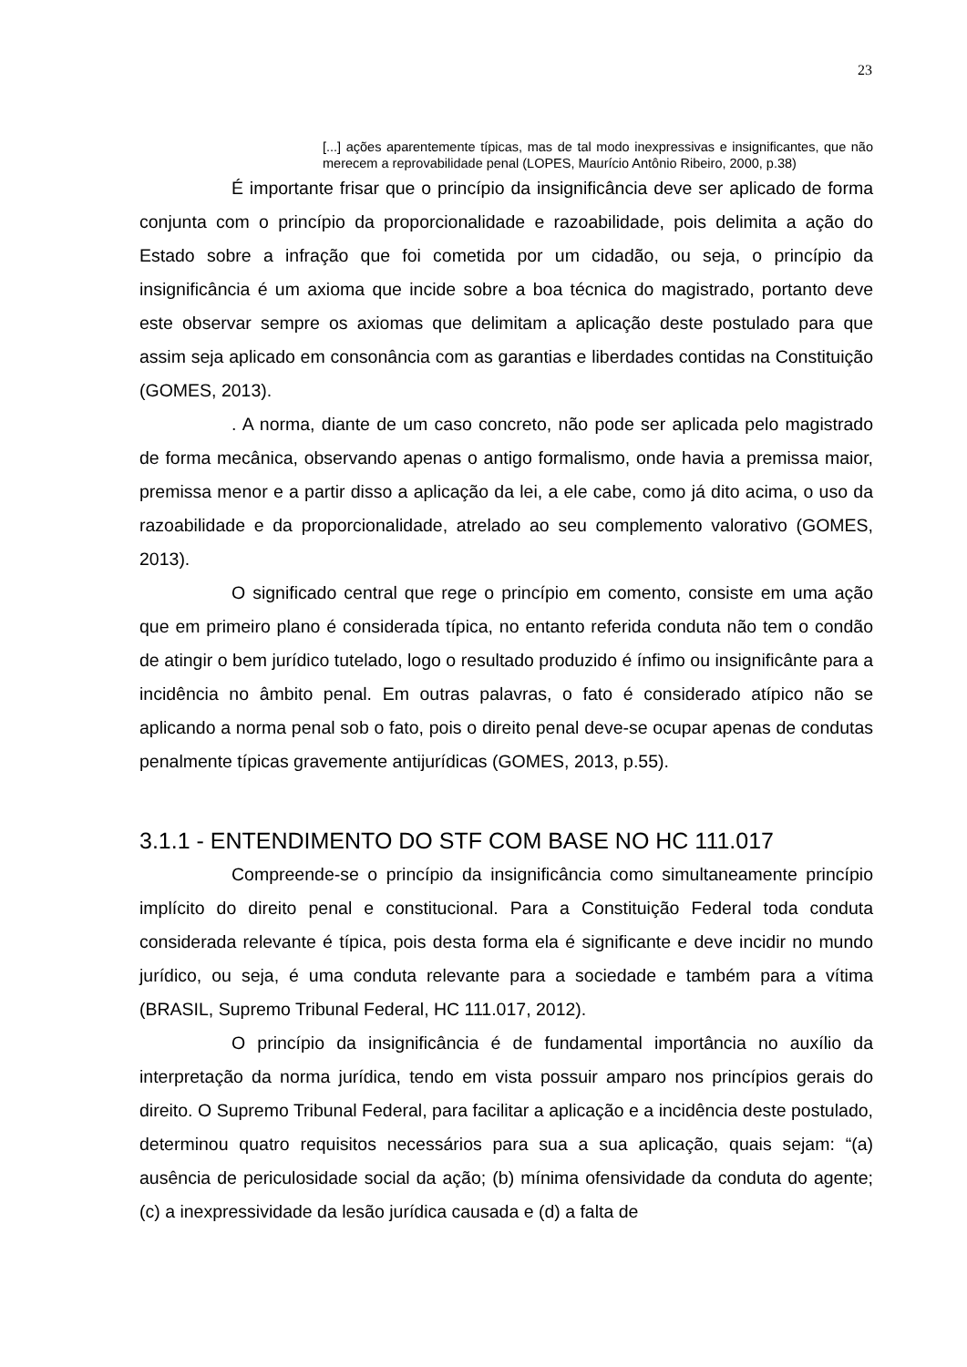23
[...] ações aparentemente típicas, mas de tal modo inexpressivas e insignificantes, que não merecem a reprovabilidade penal (LOPES, Maurício Antônio Ribeiro, 2000, p.38)
É importante frisar que o princípio da insignificância deve ser aplicado de forma conjunta com o princípio da proporcionalidade e razoabilidade, pois delimita a ação do Estado sobre a infração que foi cometida por um cidadão, ou seja, o princípio da insignificância é um axioma que incide sobre a boa técnica do magistrado, portanto deve este observar sempre os axiomas que delimitam a aplicação deste postulado para que assim seja aplicado em consonância com as garantias e liberdades contidas na Constituição (GOMES, 2013).
. A norma, diante de um caso concreto, não pode ser aplicada pelo magistrado de forma mecânica, observando apenas o antigo formalismo, onde havia a premissa maior, premissa menor e a partir disso a aplicação da lei, a ele cabe, como já dito acima, o uso da razoabilidade e da proporcionalidade, atrelado ao seu complemento valorativo (GOMES, 2013).
O significado central que rege o princípio em comento, consiste em uma ação que em primeiro plano é considerada típica, no entanto referida conduta não tem o condão de atingir o bem jurídico tutelado, logo o resultado produzido é ínfimo ou insignificânte para a incidência no âmbito penal. Em outras palavras, o fato é considerado atípico não se aplicando a norma penal sob o fato, pois o direito penal deve-se ocupar apenas de condutas penalmente típicas gravemente antijurídicas (GOMES, 2013, p.55).
3.1.1 - ENTENDIMENTO DO STF COM BASE NO HC 111.017
Compreende-se o princípio da insignificância como simultaneamente princípio implícito do direito penal e constitucional. Para a Constituição Federal toda conduta considerada relevante é típica, pois desta forma ela é significante e deve incidir no mundo jurídico, ou seja, é uma conduta relevante para a sociedade e também para a vítima (BRASIL, Supremo Tribunal Federal, HC 111.017, 2012).
O princípio da insignificância é de fundamental importância no auxílio da interpretação da norma jurídica, tendo em vista possuir amparo nos princípios gerais do direito. O Supremo Tribunal Federal, para facilitar a aplicação e a incidência deste postulado, determinou quatro requisitos necessários para sua a sua aplicação, quais sejam: “(a) ausência de periculosidade social da ação; (b) mínima ofensividade da conduta do agente; (c) a inexpressividade da lesão jurídica causada e (d) a falta de